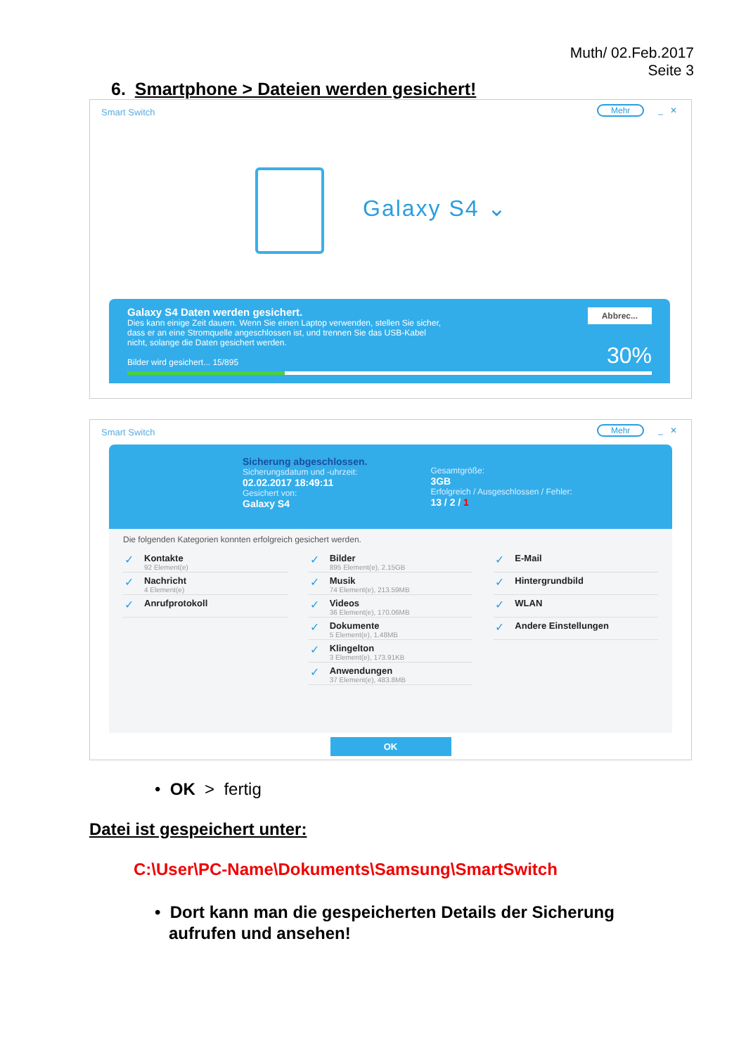Muth/ 02.Feb.2017
Seite 3
6. Smartphone > Dateien werden gesichert!
Smart Switch
Mehr _ ✕
Galaxy S4 ⌄
Galaxy S4 Daten werden gesichert.
Dies kann einige Zeit dauern. Wenn Sie einen Laptop verwenden, stellen Sie sicher,
dass er an eine Stromquelle angeschlossen ist, und trennen Sie das USB-Kabel
nicht, solange die Daten gesichert werden.
Bilder wird gesichert... 15/895
Abbrec...
30%
Smart Switch
Mehr _ ✕
Sicherung abgeschlossen.
Sicherungsdatum und -uhrzeit:
02.02.2017 18:49:11
Gesichert von:
Galaxy S4
Gesamtgröße:
3GB
Erfolgreich / Ausgeschlossen / Fehler:
13 / 2 / 1
Die folgenden Kategorien konnten erfolgreich gesichert werden.
Kontakte
92 Element(e)
Nachricht
4 Element(e)
Anrufprotokoll
Bilder
895 Element(e), 2.15GB
Musik
74 Element(e), 213.59MB
Videos
36 Element(e), 170.06MB
Dokumente
5 Element(e), 1.48MB
Klingelton
3 Element(e), 173.91KB
Anwendungen
37 Element(e), 483.8MB
E-Mail
Hintergrundbild
WLAN
Andere Einstellungen
OK
• OK > fertig
Datei ist gespeichert unter:
C:\User\PC-Name\Dokuments\Samsung\SmartSwitch
• Dort kann man die gespeicherten Details der Sicherung
aufrufen und ansehen!